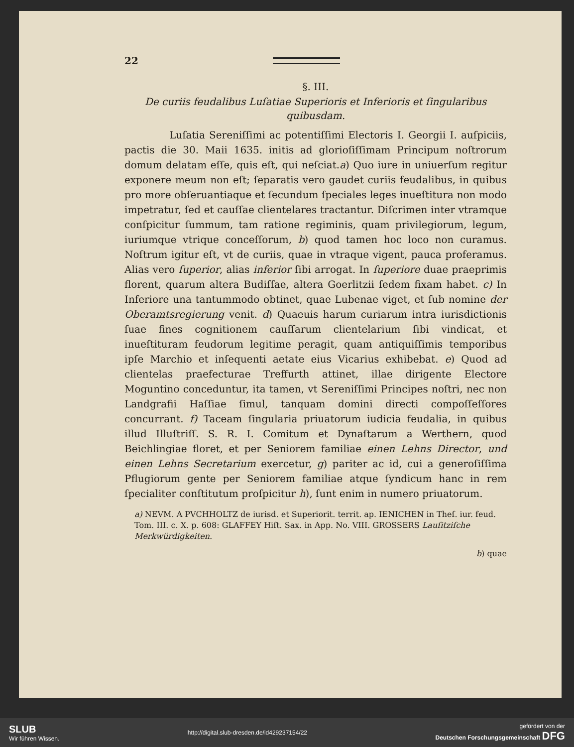22
§. III.
De curiis feudalibus Luſatiae Superioris et Inferioris et ſingularibus quibusdam.
Luſatia Sereniſſimi ac potentiſſimi Electoris I. Georgii I. auſpiciis, pactis die 30. Maii 1635. initis ad glorioſiſſimam Principum noſtrorum domum delatam eſſe, quis eſt, qui neſciat.a) Quo iure in uniuerſum regitur exponere meum non eſt; ſeparatis vero gaudet curiis feudalibus, in quibus pro more obſeruantiaque et ſecundum ſpeciales leges inueſtitura non modo impetratur, ſed et cauſſae clientelares tractantur. Diſcrimen inter vtramque conſpicitur ſummum, tam ratione regiminis, quam privilegiorum, legum, iuriumque vtrique conceſſorum, b) quod tamen hoc loco non curamus. Noſtrum igitur eſt, vt de curiis, quae in vtraque vigent, pauca proferamus. Alias vero ſuperior, alias inferior ſibi arrogat. In ſuperiore duae praeprimis florent, quarum altera Budiſſae, altera Goerlitzii ſedem fixam habet. c) In Inferiore una tantummodo obtinet, quae Lubenae viget, et ſub nomine der Oberamtsregierung venit. d) Quaeuis harum curiarum intra iurisdictionis ſuae fines cognitionem cauſſarum clientelarium ſibi vindicat, et inueſtituram feudorum legitime peragit, quam antiquiſſimis temporibus ipſe Marchio et inſequenti aetate eius Vicarius exhibebat. e) Quod ad clientelas praefecturae Treffurth attinet, illae dirigente Electore Moguntino conceduntur, ita tamen, vt Sereniſſimi Principes noſtri, nec non Landgrafii Haſſiae ſimul, tanquam domini directi compoſſeſſores concurrant. f) Taceam ſingularia priuatorum iudicia feudalia, in quibus illud Illuſtriſſ. S. R. I. Comitum et Dynaſtarum a Werthern, quod Beichlingiae floret, et per Seniorem familiae einen Lehns Director, und einen Lehns Secretarium exercetur, g) pariter ac id, cui a generoſiſſima Pflugiorum gente per Seniorem familiae atque ſyndicum hanc in rem ſpecialiter conſtitutum proſpicitur h), ſunt enim in numero priuatorum.
a) NEVM. A PVCHHOLTZ de iurisd. et Superiorit. territ. ap. IENICHEN in Theſ. iur. feud. Tom. III. c. X. p. 608: GLAFFEY Hiſt. Sax. in App. No. VIII. GROSSERS Lauſitziſche Merkwürdigkeiten.
b) quae
SLUB
Wir führen Wissen.
http://digital.slub-dresden.de/id429237154/22
gefördert von der
Deutschen Forschungsgemeinschaft DFG